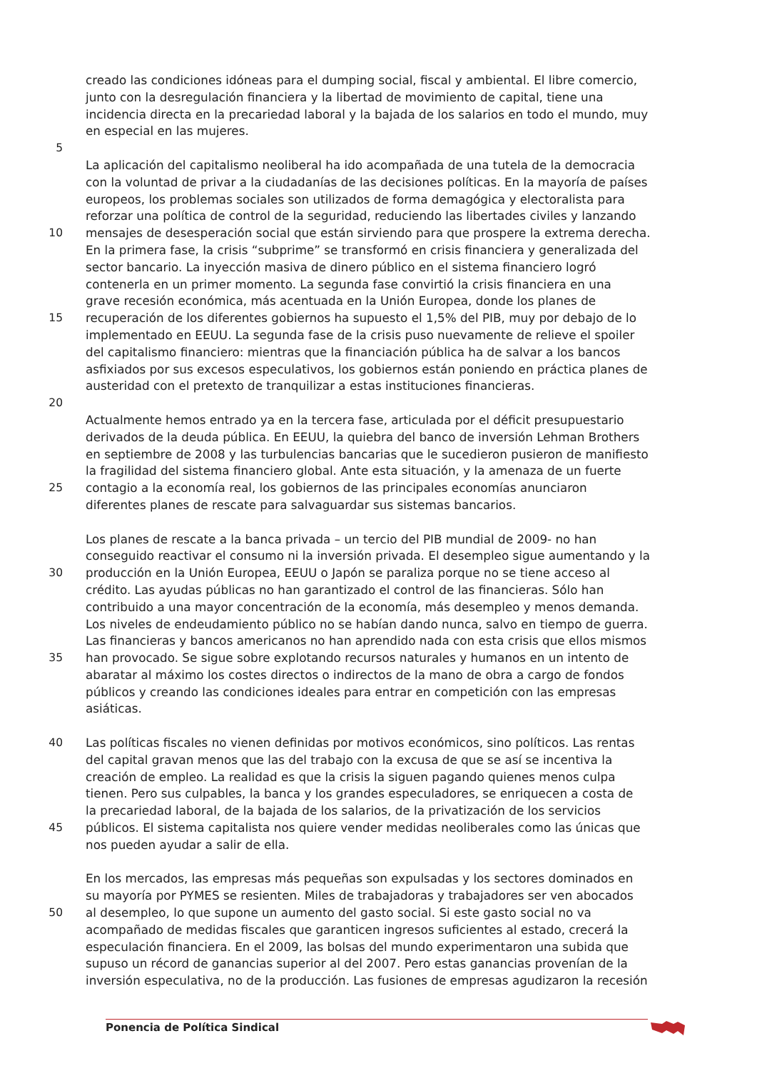creado las condiciones idóneas para el dumping social, fiscal y ambiental. El libre comercio,
junto con la desregulación financiera y la libertad de movimiento de capital, tiene una
incidencia directa en la precariedad laboral y la bajada de los salarios en todo el mundo, muy
en especial en las mujeres.
5
La aplicación del capitalismo neoliberal ha ido acompañada de una tutela de la democracia
con la voluntad de privar a la ciudadanías de las decisiones políticas. En la mayoría de países
europeos, los problemas sociales son utilizados de forma demagógica y electoralista para
reforzar una política de control de la seguridad, reduciendo las libertades civiles y lanzando
10 mensajes de desesperación social que están sirviendo para que prospere la extrema derecha.
En la primera fase, la crisis “subprime” se transformó en crisis financiera y generalizada del
sector bancario. La inyección masiva de dinero público en el sistema financiero logró
contenerla en un primer momento. La segunda fase convirtió la crisis financiera en una
grave recesión económica, más acentuada en la Unión Europea, donde los planes de
15 recuperación de los diferentes gobiernos ha supuesto el 1,5% del PIB, muy por debajo de lo
implementado en EEUU. La segunda fase de la crisis puso nuevamente de relieve el spoiler
del capitalismo financiero: mientras que la financiación pública ha de salvar a los bancos
asfixiados por sus excesos especulativos, los gobiernos están poniendo en práctica planes de
austeridad con el pretexto de tranquilizar a estas instituciones financieras.
20
Actualmente hemos entrado ya en la tercera fase, articulada por el déficit presupuestario
derivados de la deuda pública. En EEUU, la quiebra del banco de inversión Lehman Brothers
en septiembre de 2008 y las turbulencias bancarias que le sucedieron pusieron de manifiesto
la fragilidad del sistema financiero global. Ante esta situación, y la amenaza de un fuerte
25 contagio a la economía real, los gobiernos de las principales economías anunciaron
diferentes planes de rescate para salvaguardar sus sistemas bancarios.
Los planes de rescate a la banca privada – un tercio del PIB mundial de 2009- no han
conseguido reactivar el consumo ni la inversión privada. El desempleo sigue aumentando y la
30 producción en la Unión Europea, EEUU o Japón se paraliza porque no se tiene acceso al
crédito. Las ayudas públicas no han garantizado el control de las financieras. Sólo han
contribuido a una mayor concentración de la economía, más desempleo y menos demanda.
Los niveles de endeudamiento público no se habían dando nunca, salvo en tiempo de guerra.
Las financieras y bancos americanos no han aprendido nada con esta crisis que ellos mismos
35 han provocado. Se sigue sobre explotando recursos naturales y humanos en un intento de
abaratar al máximo los costes directos o indirectos de la mano de obra a cargo de fondos
públicos y creando las condiciones ideales para entrar en competición con las empresas
asiáticas.
40 Las políticas fiscales no vienen definidas por motivos económicos, sino políticos. Las rentas
del capital gravan menos que las del trabajo con la excusa de que se así se incentiva la
creación de empleo. La realidad es que la crisis la siguen pagando quienes menos culpa
tienen. Pero sus culpables, la banca y los grandes especuladores, se enriquecen a costa de
la precariedad laboral, de la bajada de los salarios, de la privatización de los servicios
45 públicos. El sistema capitalista nos quiere vender medidas neoliberales como las únicas que
nos pueden ayudar a salir de ella.
En los mercados, las empresas más pequeñas son expulsadas y los sectores dominados en
su mayoría por PYMES se resienten. Miles de trabajadoras y trabajadores ser ven abocados
50 al desempleo, lo que supone un aumento del gasto social. Si este gasto social no va
acompañado de medidas fiscales que garanticen ingresos suficientes al estado, crecerá la
especulación financiera. En el 2009, las bolsas del mundo experimentaron una subida que
supuso un récord de ganancias superior al del 2007. Pero estas ganancias provenían de la
inversión especulativa, no de la producción. Las fusiones de empresas agudizaron la recesión
Ponencia de Política Sindical